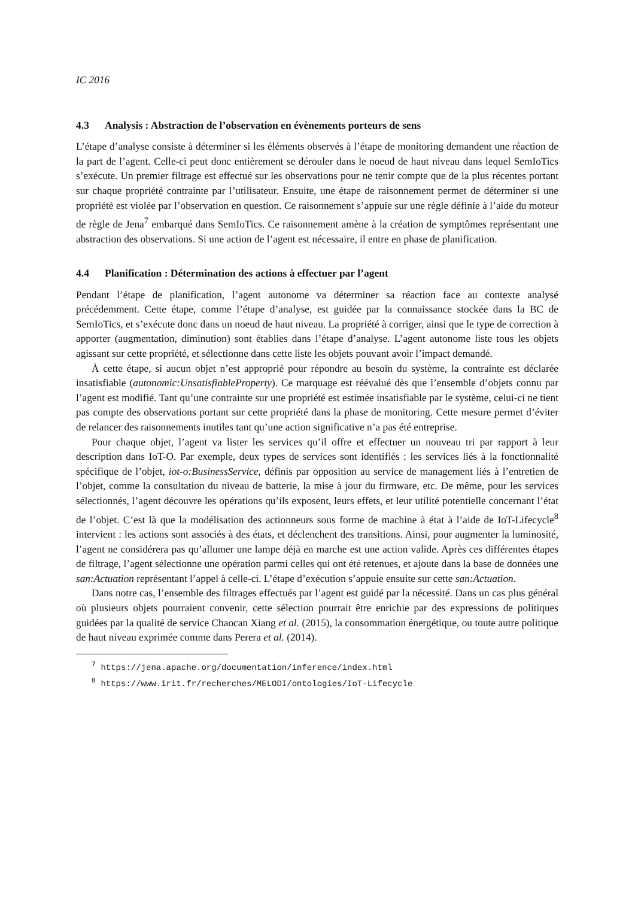IC 2016
4.3 Analysis : Abstraction de l’observation en évènements porteurs de sens
L’étape d’analyse consiste à déterminer si les éléments observés à l’étape de monitoring demandent une réaction de la part de l’agent. Celle-ci peut donc entièrement se dérouler dans le noeud de haut niveau dans lequel SemIoTics s’exécute. Un premier filtrage est effectué sur les observations pour ne tenir compte que de la plus récentes portant sur chaque propriété contrainte par l’utilisateur. Ensuite, une étape de raisonnement permet de déterminer si une propriété est violée par l’observation en question. Ce raisonnement s’appuie sur une règle définie à l’aide du moteur de règle de Jena<sup>7</sup> embarqué dans SemIoTics. Ce raisonnement amène à la création de symptômes représentant une abstraction des observations. Si une action de l’agent est nécessaire, il entre en phase de planification.
4.4 Planification : Détermination des actions à effectuer par l’agent
Pendant l’étape de planification, l’agent autonome va déterminer sa réaction face au contexte analysé précédemment. Cette étape, comme l’étape d’analyse, est guidée par la connaissance stockée dans la BC de SemIoTics, et s’exécute donc dans un noeud de haut niveau. La propriété à corriger, ainsi que le type de correction à apporter (augmentation, diminution) sont établies dans l’étape d’analyse. L’agent autonome liste tous les objets agissant sur cette propriété, et sélectionne dans cette liste les objets pouvant avoir l’impact demandé.
À cette étape, si aucun objet n’est approprié pour répondre au besoin du système, la contrainte est déclarée insatisfiable (autonomic:UnsatisfiableProperty). Ce marquage est réévalué dès que l’ensemble d’objets connu par l’agent est modifié. Tant qu’une contrainte sur une propriété est estimée insatisfiable par le système, celui-ci ne tient pas compte des observations portant sur cette propriété dans la phase de monitoring. Cette mesure permet d’éviter de relancer des raisonnements inutiles tant qu’une action significative n’a pas été entreprise.
Pour chaque objet, l’agent va lister les services qu’il offre et effectuer un nouveau tri par rapport à leur description dans IoT-O. Par exemple, deux types de services sont identifiés : les services liés à la fonctionnalité spécifique de l’objet, iot-o:BusinessService, définis par opposition au service de management liés à l’entretien de l’objet, comme la consultation du niveau de batterie, la mise à jour du firmware, etc. De même, pour les services sélectionnés, l’agent découvre les opérations qu’ils exposent, leurs effets, et leur utilité potentielle concernant l’état de l’objet. C’est là que la modélisation des actionneurs sous forme de machine à état à l’aide de IoT-Lifecycle<sup>8</sup> intervient : les actions sont associés à des états, et déclenchent des transitions. Ainsi, pour augmenter la luminosité, l’agent ne considérera pas qu’allumer une lampe déjà en marche est une action valide. Après ces différentes étapes de filtrage, l’agent sélectionne une opération parmi celles qui ont été retenues, et ajoute dans la base de données une san:Actuation représentant l’appel à celle-ci. L’étape d’exécution s’appuie ensuite sur cette san:Actuation.
Dans notre cas, l’ensemble des filtrages effectués par l’agent est guidé par la nécessité. Dans un cas plus général où plusieurs objets pourraient convenir, cette sélection pourrait être enrichie par des expressions de politiques guidées par la qualité de service Chaocan Xiang et al. (2015), la consommation énergétique, ou toute autre politique de haut niveau exprimée comme dans Perera et al. (2014).
<sup>7</sup> https://jena.apache.org/documentation/inference/index.html
<sup>8</sup> https://www.irit.fr/recherches/MELODI/ontologies/IoT-Lifecycle